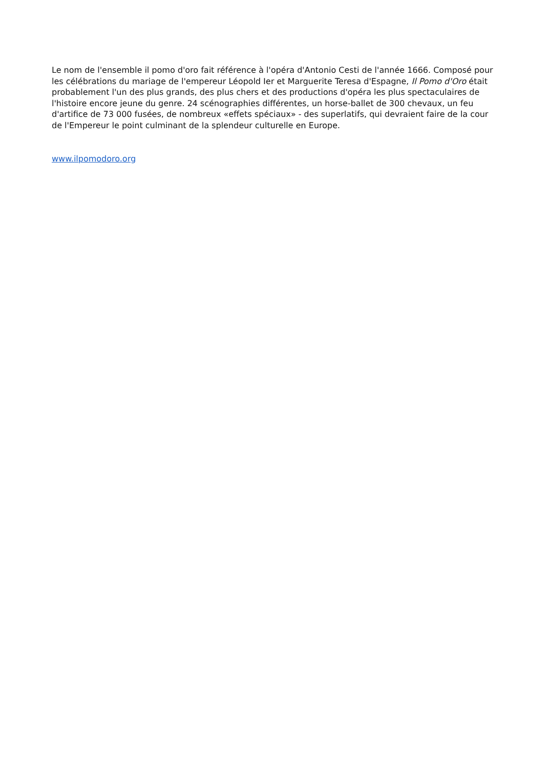Le nom de l'ensemble il pomo d'oro fait référence à l'opéra d'Antonio Cesti de l'année 1666. Composé pour les célébrations du mariage de l'empereur Léopold Ier et Marguerite Teresa d'Espagne, Il Pomo d'Oro était probablement l'un des plus grands, des plus chers et des productions d'opéra les plus spectaculaires de l'histoire encore jeune du genre. 24 scénographies différentes, un horse-ballet de 300 chevaux, un feu d'artifice de 73 000 fusées, de nombreux «effets spéciaux» - des superlatifs, qui devraient faire de la cour de l'Empereur le point culminant de la splendeur culturelle en Europe.
www.ilpomodoro.org